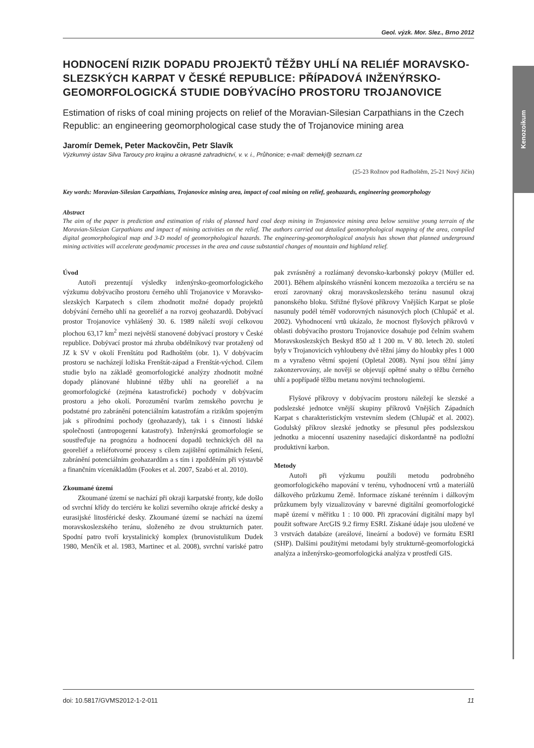Kenozoikum
Geol. výzk. Mor. Slez., Brno 2012
HODNOCENÍ RIZIK DOPADU PROJEKTŮ TĚŽBY UHLÍ NA RELIÉF MORAVSKO-SLEZSKÝCH KARPAT V ČESKÉ REPUBLICE: PŘÍPADOVÁ INŽENÝRSKO-GEOMORFOLOGICKÁ STUDIE DOBÝVACÍHO PROSTORU TROJANOVICE
Estimation of risks of coal mining projects on relief of the Moravian-Silesian Carpathians in the Czech Republic: an engineering geomorphological case study the of Trojanovice mining area
Jaromír Demek, Peter Mackovčin, Petr Slavík
Výzkumný ústav Silva Taroucy pro krajinu a okrasné zahradnictví, v. v. i., Průhonice; e-mail: demekj@ seznam.cz
(25-23 Rožnov pod Radhoštěm, 25-21 Nový Jičín)
Key words: Moravian-Silesian Carpathians, Trojanovice mining area, impact of coal mining on relief, geohazards, engineering geomorphology
Abstract
The aim of the paper is prediction and estimation of risks of planned hard coal deep mining in Trojanovice mining area below sensitive young terrain of the Moravian-Silesian Carpathians and impact of mining activities on the relief. The authors carried out detailed geomorphological mapping of the area, compiled digital geomorphological map and 3-D model of geomorphological hazards. The engineering-geomorphological analysis has shown that planned underground mining activities will accelerate geodynamic processes in the area and cause substantial changes of mountain and highland relief.
Úvod
Autoři prezentují výsledky inženýrsko-geomorfologického výzkumu dobývacího prostoru černého uhlí Trojanovice v Moravsko-slezských Karpatech s cílem zhodnotit možné dopady projektů dobývání černého uhlí na georeliéf a na rozvoj geohazardů. Dobývací prostor Trojanovice vyhlášený 30. 6. 1989 náleží svojí celkovou plochou 63,17 km<sup>2</sup> mezi největší stanovené dobývací prostory v České republice. Dobývací prostor má zhruba obdélníkový tvar protažený od JZ k SV v okolí Frenštátu pod Radhoštěm (obr. 1). V dobývacím prostoru se nacházejí ložiska Frenštát-západ a Frenštát-východ. Cílem studie bylo na základě geomorfologické analýzy zhodnotit možné dopady plánované hlubinné těžby uhlí na georeliéf a na geomorfologické (zejména katastrofické) pochody v dobývacím prostoru a jeho okolí. Porozumění tvarům zemského povrchu je podstatné pro zabránění potenciálním katastrofám a rizikům spojeným jak s přírodními pochody (geohazardy), tak i s činností lidské společnosti (antropogenní katastrofy). Inženýrská geomorfologie se soustřeďuje na prognózu a hodnocení dopadů technických děl na georeliéf a reliéfotvorné procesy s cílem zajištění optimálních řešení, zabránění potenciálním geohazardům a s tím i zpožděním při výstavbě a finančním vícenákladům (Fookes et al. 2007, Szabó et al. 2010).
Zkoumané území
Zkoumané území se nachází při okraji karpatské fronty, kde došlo od svrchní křídy do terciéru ke kolizi severního okraje africké desky a eurasijské litosférické desky. Zkoumané území se nachází na území moravskoslezského teránu, složeného ze dvou strukturních pater. Spodní patro tvoří krystalinický komplex (brunovistulikum Dudek 1980, Menčík et al. 1983, Martinec et al. 2008), svrchní variské patro pak zvrásněný a rozlámaný devonsko-karbonský pokryv (Müller ed. 2001). Během alpínského vrásnění koncem mezozoika a terciéru se na erozí zarovnaný okraj moravskoslezského teránu nasunul okraj panonského bloku. Střižné flyšové příkrovy Vnějších Karpat se ploše nasunuly podél téměř vodorovných násunových ploch (Chlupáč et al. 2002). Vyhodnocení vrtů ukázalo, že mocnost flyšových příkrovů v oblasti dobývacího prostoru Trojanovice dosahuje pod čelním svahem Moravskoslezských Beskyd 850 až 1 200 m. V 80. letech 20. století byly v Trojanovicích vyhloubeny dvě těžní jámy do hloubky přes 1 000 m a vyraženo větrní spojení (Opletal 2008). Nyní jsou těžní jámy zakonzervovány, ale nověji se objevují opětné snahy o těžbu černého uhlí a popřípadě těžbu metanu novými technologiemi.
Flyšové příkrovy v dobývacím prostoru náležejí ke slezské a podslezské jednotce vnější skupiny příkrovů Vnějších Západních Karpat s charakteristickým vrstevním sledem (Chlupáč et al. 2002). Godulský příkrov slezské jednotky se přesunul přes podslezskou jednotku a miocenní usazeniny nasedající diskordantně na podložní produktivní karbon.
Metody
Autoři při výzkumu použili metodu podrobného geomorfologického mapování v terénu, vyhodnocení vrtů a materiálů dálkového průzkumu Země. Informace získané terénním i dálkovým průzkumem byly vizualizovány v barevné digitální geomorfologické mapě území v měřítku 1 : 10 000. Při zpracování digitální mapy byl použit software ArcGIS 9.2 firmy ESRI. Získané údaje jsou uložené ve 3 vrstvách databáze (areálové, lineární a bodové) ve formátu ESRI (SHP). Dalšími použitými metodami byly strukturně-geomorfologická analýza a inženýrsko-geomorfologická analýza v prostředí GIS.
doi: 10.5817/GVMS2012-1-2-011 11